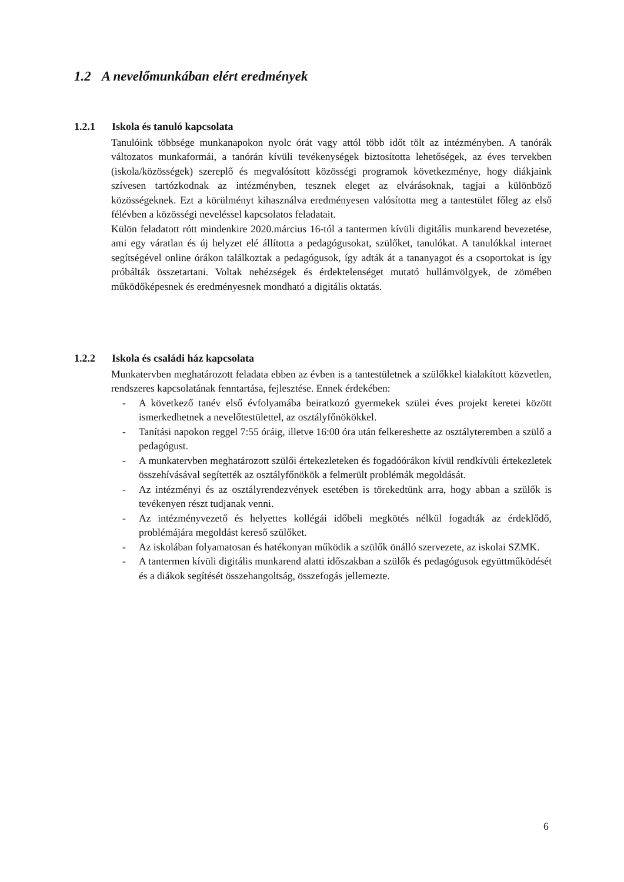1.2 A nevelőmunkában elért eredmények
1.2.1 Iskola és tanuló kapcsolata
Tanulóink többsége munkanapokon nyolc órát vagy attól több időt tölt az intézményben. A tanórák változatos munkaformái, a tanórán kívüli tevékenységek biztosította lehetőségek, az éves tervekben (iskola/közösségek) szereplő és megvalósított közösségi programok következménye, hogy diákjaink szívesen tartózkodnak az intézményben, tesznek eleget az elvárásoknak, tagjai a különböző közösségeknek. Ezt a körülményt kihasználva eredményesen valósította meg a tantestület főleg az első félévben a közösségi neveléssel kapcsolatos feladatait.
Külön feladatott rótt mindenkire 2020.március 16-tól a tantermen kívüli digitális munkarend bevezetése, ami egy váratlan és új helyzet elé állította a pedagógusokat, szülőket, tanulókat. A tanulókkal internet segítségével online órákon találkoztak a pedagógusok, így adták át a tananyagot és a csoportokat is így próbálták összetartani. Voltak nehézségek és érdektelenséget mutató hullámvölgyek, de zömében működőképesnek és eredményesnek mondható a digitális oktatás.
1.2.2 Iskola és családi ház kapcsolata
Munkatervben meghatározott feladata ebben az évben is a tantestületnek a szülőkkel kialakított közvetlen, rendszeres kapcsolatának fenntartása, fejlesztése. Ennek érdekében:
- A következő tanév első évfolyamába beiratkozó gyermekek szülei éves projekt keretei között ismerkedhetnek a nevelőtestülettel, az osztályfőnökökkel.
- Tanítási napokon reggel 7:55 óráig, illetve 16:00 óra után felkereshette az osztályteremben a szülő a pedagógust.
- A munkatervben meghatározott szülői értekezleteken és fogadóórákon kívül rendkívüli értekezletek összehívásával segítették az osztályfőnökök a felmerült problémák megoldását.
- Az intézményi és az osztályrendezvények esetében is törekedtünk arra, hogy abban a szülők is tevékenyen részt tudjanak venni.
- Az intézményvezető és helyettes kollégái időbeli megkötés nélkül fogadták az érdeklődő, problémájára megoldást kereső szülőket.
- Az iskolában folyamatosan és hatékonyan működik a szülők önálló szervezete, az iskolai SZMK.
- A tantermen kívüli digitális munkarend alatti időszakban a szülők és pedagógusok együttműködését és a diákok segítését összehangoltság, összefogás jellemezte.
6